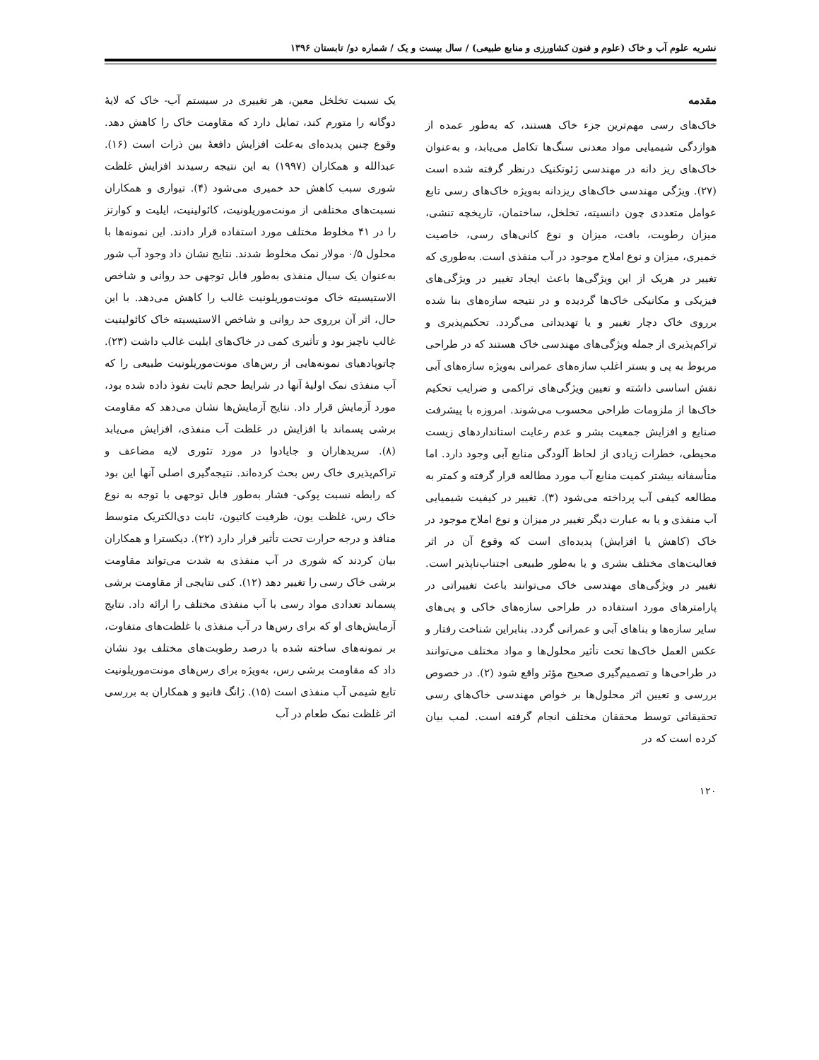نشریه علوم آب و خاک (علوم و فنون کشاورزی و منابع طبیعی) / سال بیست و یک / شماره دو/ تابستان ۱۳۹۶
مقدمه
خاک‌های رسی مهم‌ترین جزء خاک هستند، که به‌طور عمده از هوازدگی شیمیایی مواد معدنی سنگ‌ها تکامل می‌یابد، و به‌عنوان خاک‌های ریز دانه در مهندسی ژئوتکنیک درنظر گرفته شده است (۲۷). ویژگی مهندسی خاک‌های ریزدانه به‌ویژه خاک‌های رسی تابع عوامل متعددی چون دانسیته، تخلخل، ساختمان، تاریخچه تنشی، میزان رطوبت، بافت، میزان و نوع کانی‌های رسی، خاصیت خمیری، میزان و نوع املاح موجود در آب منفذی است. به‌طوری که تغییر در هریک از این ویژگی‌ها باعث ایجاد تغییر در ویژگی‌های فیزیکی و مکانیکی خاک‌ها گردیده و در نتیجه سازه‌های بنا شده برروی خاک دچار تغییر و یا تهدیداتی می‌گردد. تحکیم‌پذیری و تراکم‌پذیری از جمله ویژگی‌های مهندسی خاک هستند که در طراحی مربوط به پی و بستر اغلب سازه‌های عمرانی به‌ویژه سازه‌های آبی نقش اساسی داشته و تعیین ویژگی‌های تراکمی و ضرایب تحکیم خاک‌ها از ملزومات طراحی محسوب می‌شوند. امروزه با پیشرفت صنایع و افزایش جمعیت بشر و عدم رعایت استانداردهای زیست محیطی، خطرات زیادی از لحاظ آلودگی منابع آبی وجود دارد. اما متأسفانه بیشتر کمیت منابع آب مورد مطالعه قرار گرفته و کمتر به مطالعه کیفی آب پرداخته می‌شود (۳). تغییر در کیفیت شیمیایی آب منفذی و یا به عبارت دیگر تغییر در میزان و نوع املاح موجود در خاک (کاهش یا افزایش) پدیده‌ای است که وقوع آن در اثر فعالیت‌های مختلف بشری و یا به‌طور طبیعی اجتناب‌ناپذیر است. تغییر در ویژگی‌های مهندسی خاک می‌توانند باعث تغییراتی در پارامترهای مورد استفاده در طراحی سازه‌های خاکی و پی‌های سایر سازه‌ها و بناهای آبی و عمرانی گردد. بنابراین شناخت رفتار و عکس العمل خاک‌ها تحت تأثیر محلول‌ها و مواد مختلف می‌توانند در طراحی‌ها و تصمیم‌گیری صحیح مؤثر واقع شود (۲). در خصوص بررسی و تعیین اثر محلول‌ها بر خواص مهندسی خاک‌های رسی تحقیقاتی توسط محققان مختلف انجام گرفته است. لمب بیان کرده است که در
یک نسبت تخلخل معین، هر تغییری در سیستم آب- خاک که لایهٔ دوگانه را متورم کند، تمایل دارد که مقاومت خاک را کاهش دهد. وقوع چنین پدیده‌ای به‌علت افزایش دافعهٔ بین ذرات است (۱۶). عبدالله و همکاران (۱۹۹۷) به این نتیجه رسیدند افزایش غلظت شوری سبب کاهش حد خمیری می‌شود (۴). تیواری و همکاران نسبت‌های مختلفی از مونت‌موریلونیت، کائولینیت، ایلیت و کوارتز را در ۴۱ مخلوط مختلف مورد استفاده قرار دادند. این نمونه‌ها با محلول ۰/۵ مولار نمک مخلوط شدند. نتایج نشان داد وجود آب شور به‌عنوان یک سیال منفذی به‌طور قابل توجهی حد روانی و شاخص الاستیسیته خاک مونت‌موریلونیت غالب را کاهش می‌دهد. با این حال، اثر آن برروی حد روانی و شاخص الاستیسیته خاک کائولینیت غالب ناچیز بود و تأثیری کمی در خاک‌های ایلیت غالب داشت (۲۳). چاتوپادهیای نمونه‌هایی از رس‌های مونت‌موریلونیت طبیعی را که آب منفذی نمک اولیهٔ آنها در شرایط حجم ثابت نفوذ داده شده بود، مورد آزمایش قرار داد. نتایج آزمایش‌ها نشان می‌دهد که مقاومت برشی پسماند با افزایش در غلظت آب منفذی، افزایش می‌یابد (۸). سریدهاران و جایادوا در مورد تئوری لایه مضاعف و تراکم‌پذیری خاک رس بحث کرده‌اند. نتیجه‌گیری اصلی آنها این بود که رابطه نسبت پوکی- فشار به‌طور قابل توجهی با توجه به نوع خاک رس، غلظت یون، ظرفیت کاتیون، ثابت دی‌الکتریک متوسط منافذ و درجه حرارت تحت تأثیر قرار دارد (۲۲). دیکسترا و همکاران بیان کردند که شوری در آب منفذی به شدت می‌تواند مقاومت برشی خاک رسی را تغییر دهد (۱۲). کنی نتایجی از مقاومت برشی پسماند تعدادی مواد رسی با آب منفذی مختلف را ارائه داد. نتایج آزمایش‌های او که برای رس‌ها در آب منفذی با غلظت‌های متفاوت، بر نمونه‌های ساخته شده با درصد رطوبت‌های مختلف بود نشان داد که مقاومت برشی رس، به‌ویژه برای رس‌های مونت‌موریلونیت تابع شیمی آب منفذی است (۱۵). ژانگ فانیو و همکاران به بررسی اثر غلظت نمک طعام در آب
۱۲۰